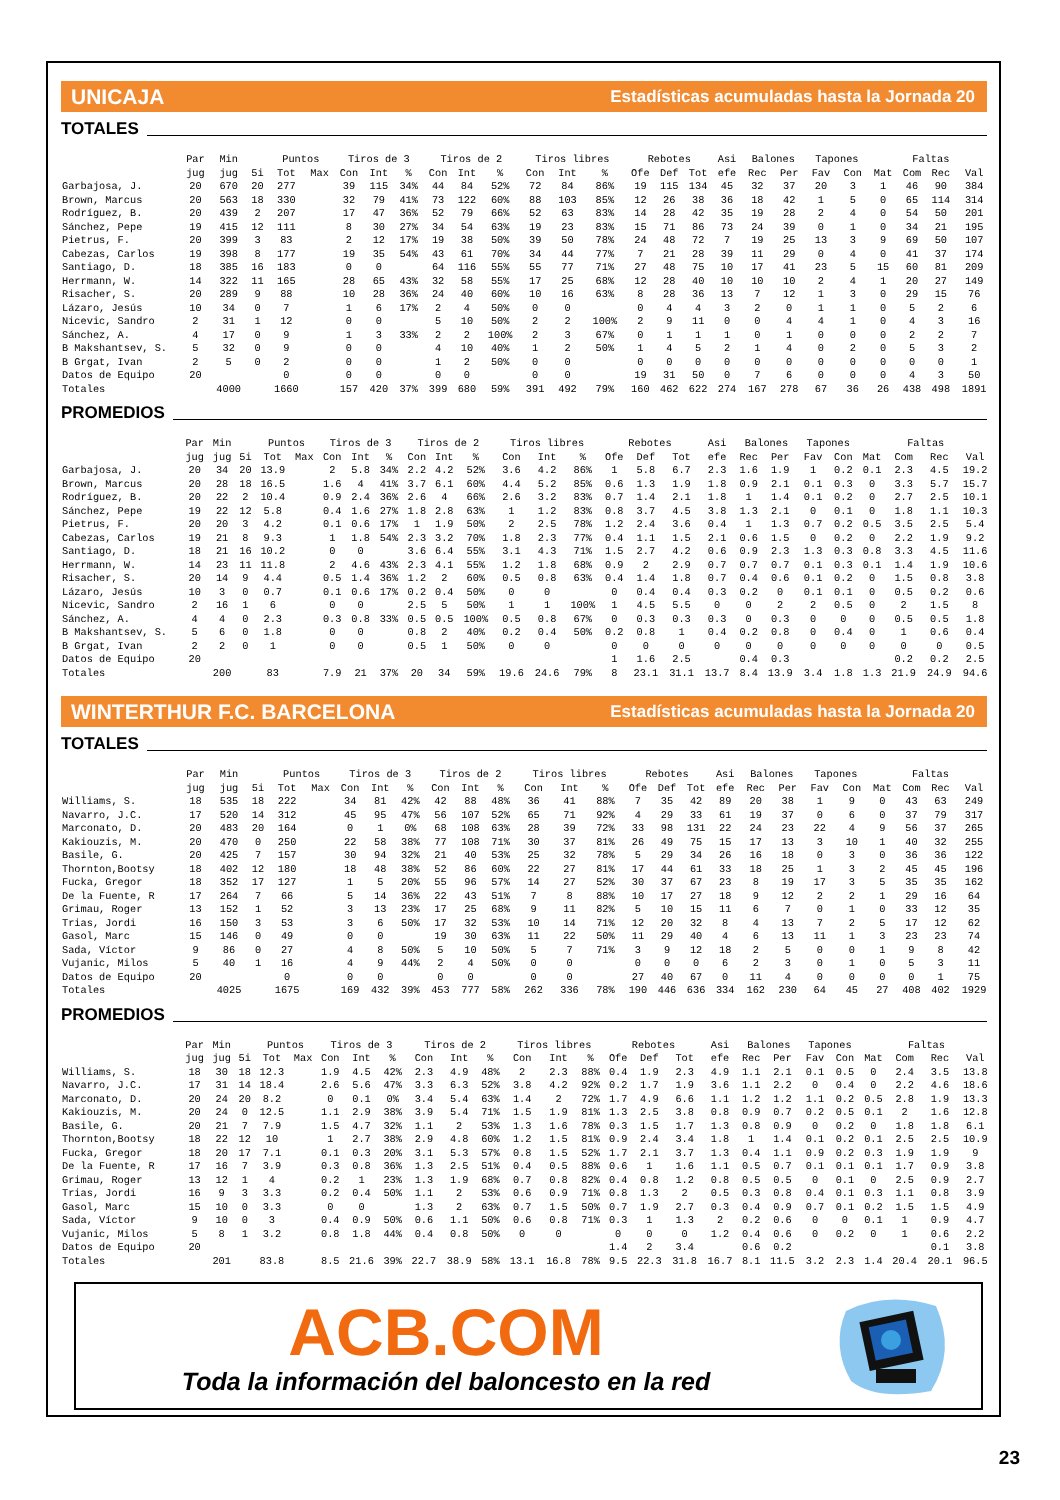UNICAJA Estadísticas acumuladas hasta la Jornada 20
TOTALES
| | Par | Min | | Puntos | | Tiros de 3 | | | Tiros de 2 | | | Tiros libres | | | Rebotes | | | Asi | Balones | | Tapones | | Faltas | | | |
| --- | --- | --- | --- | --- | --- | --- | --- | --- | --- | --- | --- | --- | --- | --- | --- | --- | --- | --- | --- | --- | --- | --- | --- | --- | --- | --- |
| | jug | jug | 5i | Tot | Max | Con | Int | % | Con | Int | % | Con | Int | % | Ofe | Def | Tot | efe | Rec | Per | Fav | Con | Mat | Com | Rec | Val |
| Garbajosa, J. | 20 | 670 | 20 | 277 | | 39 | 115 | 34% | 44 | 84 | 52% | 72 | 84 | 86% | 19 | 115 | 134 | 45 | 32 | 37 | 20 | 3 | 1 | 46 | 90 | 384 |
| Brown, Marcus | 20 | 563 | 18 | 330 | | 32 | 79 | 41% | 73 | 122 | 60% | 88 | 103 | 85% | 12 | 26 | 38 | 36 | 18 | 42 | 1 | 5 | 0 | 65 | 114 | 314 |
| Rodríguez, B. | 20 | 439 | 2 | 207 | | 17 | 47 | 36% | 52 | 79 | 66% | 52 | 63 | 83% | 14 | 28 | 42 | 35 | 19 | 28 | 2 | 4 | 0 | 54 | 50 | 201 |
| Sánchez, Pepe | 19 | 415 | 12 | 111 | | 8 | 30 | 27% | 34 | 54 | 63% | 19 | 23 | 83% | 15 | 71 | 86 | 73 | 24 | 39 | 0 | 1 | 0 | 34 | 21 | 195 |
| Pietrus, F. | 20 | 399 | 3 | 83 | | 2 | 12 | 17% | 19 | 38 | 50% | 39 | 50 | 78% | 24 | 48 | 72 | 7 | 19 | 25 | 13 | 3 | 9 | 69 | 50 | 107 |
| Cabezas, Carlos | 19 | 398 | 8 | 177 | | 19 | 35 | 54% | 43 | 61 | 70% | 34 | 44 | 77% | 7 | 21 | 28 | 39 | 11 | 29 | 0 | 4 | 0 | 41 | 37 | 174 |
| Santiago, D. | 18 | 385 | 16 | 183 | | 0 | 0 | | 64 | 116 | 55% | 55 | 77 | 71% | 27 | 48 | 75 | 10 | 17 | 41 | 23 | 5 | 15 | 60 | 81 | 209 |
| Herrmann, W. | 14 | 322 | 11 | 165 | | 28 | 65 | 43% | 32 | 58 | 55% | 17 | 25 | 68% | 12 | 28 | 40 | 10 | 10 | 10 | 2 | 4 | 1 | 20 | 27 | 149 |
| Risacher, S. | 20 | 289 | 9 | 88 | | 10 | 28 | 36% | 24 | 40 | 60% | 10 | 16 | 63% | 8 | 28 | 36 | 13 | 7 | 12 | 1 | 3 | 0 | 29 | 15 | 76 |
| Lázaro, Jesús | 10 | 34 | 0 | 7 | | 1 | 6 | 17% | 2 | 4 | 50% | 0 | 0 | | 0 | 4 | 4 | 3 | 2 | 0 | 1 | 1 | 0 | 5 | 2 | 6 |
| Nicevic, Sandro | 2 | 31 | 1 | 12 | | 0 | 0 | | 5 | 10 | 50% | 2 | 2 | 100% | 2 | 9 | 11 | 0 | 0 | 4 | 4 | 1 | 0 | 4 | 3 | 16 |
| Sánchez, A. | 4 | 17 | 0 | 9 | | 1 | 3 | 33% | 2 | 2 | 100% | 2 | 3 | 67% | 0 | 1 | 1 | 1 | 0 | 1 | 0 | 0 | 0 | 2 | 2 | 7 |
| B Makshantsev, S. | 5 | 32 | 0 | 9 | | 0 | 0 | | 4 | 10 | 40% | 1 | 2 | 50% | 1 | 4 | 5 | 2 | 1 | 4 | 0 | 2 | 0 | 5 | 3 | 2 |
| B Grgat, Ivan | 2 | 5 | 0 | 2 | | 0 | 0 | | 1 | 2 | 50% | 0 | 0 | | 0 | 0 | 0 | 0 | 0 | 0 | 0 | 0 | 0 | 0 | 0 | 1 |
| Datos de Equipo | 20 | | | 0 | | 0 | 0 | | 0 | 0 | | 0 | 0 | | 19 | 31 | 50 | 0 | 7 | 6 | 0 | 0 | 0 | 4 | 3 | 50 |
| Totales | | 4000 | | 1660 | | 157 | 420 | 37% | 399 | 680 | 59% | 391 | 492 | 79% | 160 | 462 | 622 | 274 | 167 | 278 | 67 | 36 | 26 | 438 | 498 | 1891 |
PROMEDIOS
| | Par | Min | | Puntos | | Tiros de 3 | | | Tiros de 2 | | | Tiros libres | | | Rebotes | | | Asi | Balones | | Tapones | | Faltas | | | |
| --- | --- | --- | --- | --- | --- | --- | --- | --- | --- | --- | --- | --- | --- | --- | --- | --- | --- | --- | --- | --- | --- | --- | --- | --- | --- | --- |
| | jug | jug | 5i | Tot | Max | Con | Int | % | Con | Int | % | Con | Int | % | Ofe | Def | Tot | efe | Rec | Per | Fav | Con | Mat | Com | Rec | Val |
| Garbajosa, J. | 20 | 34 | 20 | 13.9 | | 2 | 5.8 | 34% | 2.2 | 4.2 | 52% | 3.6 | 4.2 | 86% | 1 | 5.8 | 6.7 | 2.3 | 1.6 | 1.9 | 1 | 0.2 | 0.1 | 2.3 | 4.5 | 19.2 |
| Brown, Marcus | 20 | 28 | 18 | 16.5 | | 1.6 | 4 | 41% | 3.7 | 6.1 | 60% | 4.4 | 5.2 | 85% | 0.6 | 1.3 | 1.9 | 1.8 | 0.9 | 2.1 | 0.1 | 0.3 | 0 | 3.3 | 5.7 | 15.7 |
| Rodríguez, B. | 20 | 22 | 2 | 10.4 | | 0.9 | 2.4 | 36% | 2.6 | 4 | 66% | 2.6 | 3.2 | 83% | 0.7 | 1.4 | 2.1 | 1.8 | 1 | 1.4 | 0.1 | 0.2 | 0 | 2.7 | 2.5 | 10.1 |
| Sánchez, Pepe | 19 | 22 | 12 | 5.8 | | 0.4 | 1.6 | 27% | 1.8 | 2.8 | 63% | 1 | 1.2 | 83% | 0.8 | 3.7 | 4.5 | 3.8 | 1.3 | 2.1 | 0 | 0.1 | 0 | 1.8 | 1.1 | 10.3 |
| Pietrus, F. | 20 | 20 | 3 | 4.2 | | 0.1 | 0.6 | 17% | 1 | 1.9 | 50% | 2 | 2.5 | 78% | 1.2 | 2.4 | 3.6 | 0.4 | 1 | 1.3 | 0.7 | 0.2 | 0.5 | 3.5 | 2.5 | 5.4 |
| Cabezas, Carlos | 19 | 21 | 8 | 9.3 | | 1 | 1.8 | 54% | 2.3 | 3.2 | 70% | 1.8 | 2.3 | 77% | 0.4 | 1.1 | 1.5 | 2.1 | 0.6 | 1.5 | 0 | 0.2 | 0 | 2.2 | 1.9 | 9.2 |
| Santiago, D. | 18 | 21 | 16 | 10.2 | | 0 | 0 | | 3.6 | 6.4 | 55% | 3.1 | 4.3 | 71% | 1.5 | 2.7 | 4.2 | 0.6 | 0.9 | 2.3 | 1.3 | 0.3 | 0.8 | 3.3 | 4.5 | 11.6 |
| Herrmann, W. | 14 | 23 | 11 | 11.8 | | 2 | 4.6 | 43% | 2.3 | 4.1 | 55% | 1.2 | 1.8 | 68% | 0.9 | 2 | 2.9 | 0.7 | 0.7 | 0.7 | 0.1 | 0.3 | 0.1 | 1.4 | 1.9 | 10.6 |
| Risacher, S. | 20 | 14 | 9 | 4.4 | | 0.5 | 1.4 | 36% | 1.2 | 2 | 60% | 0.5 | 0.8 | 63% | 0.4 | 1.4 | 1.8 | 0.7 | 0.4 | 0.6 | 0.1 | 0.2 | 0 | 1.5 | 0.8 | 3.8 |
| Lázaro, Jesús | 10 | 3 | 0 | 0.7 | | 0.1 | 0.6 | 17% | 0.2 | 0.4 | 50% | 0 | 0 | | 0 | 0.4 | 0.4 | 0.3 | 0.2 | 0 | 0.1 | 0.1 | 0 | 0.5 | 0.2 | 0.6 |
| Nicevic, Sandro | 2 | 16 | 1 | 6 | | 0 | 0 | | 2.5 | 5 | 50% | 1 | 1 | 100% | 1 | 4.5 | 5.5 | 0 | 0 | 2 | 2 | 0.5 | 0 | 2 | 1.5 | 8 |
| Sánchez, A. | 4 | 4 | 0 | 2.3 | | 0.3 | 0.8 | 33% | 0.5 | 0.5 | 100% | 0.5 | 0.8 | 67% | 0 | 0.3 | 0.3 | 0.3 | 0 | 0.3 | 0 | 0 | 0 | 0.5 | 0.5 | 1.8 |
| B Makshantsev, S. | 5 | 6 | 0 | 1.8 | | 0 | 0 | | 0.8 | 2 | 40% | 0.2 | 0.4 | 50% | 0.2 | 0.8 | 1 | 0.4 | 0.2 | 0.8 | 0 | 0.4 | 0 | 1 | 0.6 | 0.4 |
| B Grgat, Ivan | 2 | 2 | 0 | 1 | | 0 | 0 | | 0.5 | 1 | 50% | 0 | 0 | | 0 | 0 | 0 | 0 | 0 | 0 | 0 | 0 | 0 | 0 | 0 | 0.5 |
| Datos de Equipo | 20 | | | | | | | | | | | | | | 1 | 1.6 | 2.5 | | 0.4 | 0.3 | | | | 0.2 | 0.2 | 2.5 |
| Totales | | 200 | | 83 | | 7.9 | 21 | 37% | 20 | 34 | 59% | 19.6 | 24.6 | 79% | 8 | 23.1 | 31.1 | 13.7 | 8.4 | 13.9 | 3.4 | 1.8 | 1.3 | 21.9 | 24.9 | 94.6 |
WINTERTHUR F.C. BARCELONA Estadísticas acumuladas hasta la Jornada 20
TOTALES
| | Par | Min | | Puntos | | Tiros de 3 | | | Tiros de 2 | | | Tiros libres | | | Rebotes | | | Asi | Balones | | Tapones | | Faltas | | | |
| --- | --- | --- | --- | --- | --- | --- | --- | --- | --- | --- | --- | --- | --- | --- | --- | --- | --- | --- | --- | --- | --- | --- | --- | --- | --- | --- |
| | jug | jug | 5i | Tot | Max | Con | Int | % | Con | Int | % | Con | Int | % | Ofe | Def | Tot | efe | Rec | Per | Fav | Con | Mat | Com | Rec | Val |
| Williams, S. | 18 | 535 | 18 | 222 | | 34 | 81 | 42% | 42 | 88 | 48% | 36 | 41 | 88% | 7 | 35 | 42 | 89 | 20 | 38 | 1 | 9 | 0 | 43 | 63 | 249 |
| Navarro, J.C. | 17 | 520 | 14 | 312 | | 45 | 95 | 47% | 56 | 107 | 52% | 65 | 71 | 92% | 4 | 29 | 33 | 61 | 19 | 37 | 0 | 6 | 0 | 37 | 79 | 317 |
| Marconato, D. | 20 | 483 | 20 | 164 | | 0 | 1 | 0% | 68 | 108 | 63% | 28 | 39 | 72% | 33 | 98 | 131 | 22 | 24 | 23 | 22 | 4 | 9 | 56 | 37 | 265 |
| Kakiouzis, M. | 20 | 470 | 0 | 250 | | 22 | 58 | 38% | 77 | 108 | 71% | 30 | 37 | 81% | 26 | 49 | 75 | 15 | 17 | 13 | 3 | 10 | 1 | 40 | 32 | 255 |
| Basile, G. | 20 | 425 | 7 | 157 | | 30 | 94 | 32% | 21 | 40 | 53% | 25 | 32 | 78% | 5 | 29 | 34 | 26 | 16 | 18 | 0 | 3 | 0 | 36 | 36 | 122 |
| Thornton,Bootsy | 18 | 402 | 12 | 180 | | 18 | 48 | 38% | 52 | 86 | 60% | 22 | 27 | 81% | 17 | 44 | 61 | 33 | 18 | 25 | 1 | 3 | 2 | 45 | 45 | 196 |
| Fucka, Gregor | 18 | 352 | 17 | 127 | | 1 | 5 | 20% | 55 | 96 | 57% | 14 | 27 | 52% | 30 | 37 | 67 | 23 | 8 | 19 | 17 | 3 | 5 | 35 | 35 | 162 |
| De la Fuente, R | 17 | 264 | 7 | 66 | | 5 | 14 | 36% | 22 | 43 | 51% | 7 | 8 | 88% | 10 | 17 | 27 | 18 | 9 | 12 | 2 | 2 | 1 | 29 | 16 | 64 |
| Grimau, Roger | 13 | 152 | 1 | 52 | | 3 | 13 | 23% | 17 | 25 | 68% | 9 | 11 | 82% | 5 | 10 | 15 | 11 | 6 | 7 | 0 | 1 | 0 | 33 | 12 | 35 |
| Trias, Jordi | 16 | 150 | 3 | 53 | | 3 | 6 | 50% | 17 | 32 | 53% | 10 | 14 | 71% | 12 | 20 | 32 | 8 | 4 | 13 | 7 | 2 | 5 | 17 | 12 | 62 |
| Gasol, Marc | 15 | 146 | 0 | 49 | | 0 | 0 | | 19 | 30 | 63% | 11 | 22 | 50% | 11 | 29 | 40 | 4 | 6 | 13 | 11 | 1 | 3 | 23 | 23 | 74 |
| Sada, Víctor | 9 | 86 | 0 | 27 | | 4 | 8 | 50% | 5 | 10 | 50% | 5 | 7 | 71% | 3 | 9 | 12 | 18 | 2 | 5 | 0 | 0 | 1 | 9 | 8 | 42 |
| Vujanic, Milos | 5 | 40 | 1 | 16 | | 4 | 9 | 44% | 2 | 4 | 50% | 0 | 0 | | 0 | 0 | 0 | 6 | 2 | 3 | 0 | 1 | 0 | 5 | 3 | 11 |
| Datos de Equipo | 20 | | | 0 | | 0 | 0 | | 0 | 0 | | 0 | 0 | | 27 | 40 | 67 | 0 | 11 | 4 | 0 | 0 | 0 | 0 | 1 | 75 |
| Totales | | 4025 | | 1675 | | 169 | 432 | 39% | 453 | 777 | 58% | 262 | 336 | 78% | 190 | 446 | 636 | 334 | 162 | 230 | 64 | 45 | 27 | 408 | 402 | 1929 |
PROMEDIOS
| | Par | Min | | Puntos | | Tiros de 3 | | | Tiros de 2 | | | Tiros libres | | | Rebotes | | | Asi | Balones | | Tapones | | Faltas | | | |
| --- | --- | --- | --- | --- | --- | --- | --- | --- | --- | --- | --- | --- | --- | --- | --- | --- | --- | --- | --- | --- | --- | --- | --- | --- | --- | --- |
| | jug | jug | 5i | Tot | Max | Con | Int | % | Con | Int | % | Con | Int | % | Ofe | Def | Tot | efe | Rec | Per | Fav | Con | Mat | Com | Rec | Val |
| Williams, S. | 18 | 30 | 18 | 12.3 | | 1.9 | 4.5 | 42% | 2.3 | 4.9 | 48% | 2 | 2.3 | 88% | 0.4 | 1.9 | 2.3 | 4.9 | 1.1 | 2.1 | 0.1 | 0.5 | 0 | 2.4 | 3.5 | 13.8 |
| Navarro, J.C. | 17 | 31 | 14 | 18.4 | | 2.6 | 5.6 | 47% | 3.3 | 6.3 | 52% | 3.8 | 4.2 | 92% | 0.2 | 1.7 | 1.9 | 3.6 | 1.1 | 2.2 | 0 | 0.4 | 0 | 2.2 | 4.6 | 18.6 |
| Marconato, D. | 20 | 24 | 20 | 8.2 | | 0 | 0.1 | 0% | 3.4 | 5.4 | 63% | 1.4 | 2 | 72% | 1.7 | 4.9 | 6.6 | 1.1 | 1.2 | 1.2 | 1.1 | 0.2 | 0.5 | 2.8 | 1.9 | 13.3 |
| Kakiouzis, M. | 20 | 24 | 0 | 12.5 | | 1.1 | 2.9 | 38% | 3.9 | 5.4 | 71% | 1.5 | 1.9 | 81% | 1.3 | 2.5 | 3.8 | 0.8 | 0.9 | 0.7 | 0.2 | 0.5 | 0.1 | 2 | 1.6 | 12.8 |
| Basile, G. | 20 | 21 | 7 | 7.9 | | 1.5 | 4.7 | 32% | 1.1 | 2 | 53% | 1.3 | 1.6 | 78% | 0.3 | 1.5 | 1.7 | 1.3 | 0.8 | 0.9 | 0 | 0.2 | 0 | 1.8 | 1.8 | 6.1 |
| Thornton,Bootsy | 18 | 22 | 12 | 10 | | 1 | 2.7 | 38% | 2.9 | 4.8 | 60% | 1.2 | 1.5 | 81% | 0.9 | 2.4 | 3.4 | 1.8 | 1 | 1.4 | 0.1 | 0.2 | 0.1 | 2.5 | 2.5 | 10.9 |
| Fucka, Gregor | 18 | 20 | 17 | 7.1 | | 0.1 | 0.3 | 20% | 3.1 | 5.3 | 57% | 0.8 | 1.5 | 52% | 1.7 | 2.1 | 3.7 | 1.3 | 0.4 | 1.1 | 0.9 | 0.2 | 0.3 | 1.9 | 1.9 | 9 |
| De la Fuente, R | 17 | 16 | 7 | 3.9 | | 0.3 | 0.8 | 36% | 1.3 | 2.5 | 51% | 0.4 | 0.5 | 88% | 0.6 | 1 | 1.6 | 1.1 | 0.5 | 0.7 | 0.1 | 0.1 | 0.1 | 1.7 | 0.9 | 3.8 |
| Grimau, Roger | 13 | 12 | 1 | 4 | | 0.2 | 1 | 23% | 1.3 | 1.9 | 68% | 0.7 | 0.8 | 82% | 0.4 | 0.8 | 1.2 | 0.8 | 0.5 | 0.5 | 0 | 0.1 | 0 | 2.5 | 0.9 | 2.7 |
| Trias, Jordi | 16 | 9 | 3 | 3.3 | | 0.2 | 0.4 | 50% | 1.1 | 2 | 53% | 0.6 | 0.9 | 71% | 0.8 | 1.3 | 2 | 0.5 | 0.3 | 0.8 | 0.4 | 0.1 | 0.3 | 1.1 | 0.8 | 3.9 |
| Gasol, Marc | 15 | 10 | 0 | 3.3 | | 0 | 0 | | 1.3 | 2 | 63% | 0.7 | 1.5 | 50% | 0.7 | 1.9 | 2.7 | 0.3 | 0.4 | 0.9 | 0.7 | 0.1 | 0.2 | 1.5 | 1.5 | 4.9 |
| Sada, Víctor | 9 | 10 | 0 | 3 | | 0.4 | 0.9 | 50% | 0.6 | 1.1 | 50% | 0.6 | 0.8 | 71% | 0.3 | 1 | 1.3 | 2 | 0.2 | 0.6 | 0 | 0 | 0.1 | 1 | 0.9 | 4.7 |
| Vujanic, Milos | 5 | 8 | 1 | 3.2 | | 0.8 | 1.8 | 44% | 0.4 | 0.8 | 50% | 0 | 0 | | 0 | 0 | 0 | 1.2 | 0.4 | 0.6 | 0 | 0.2 | 0 | 1 | 0.6 | 2.2 |
| Datos de Equipo | 20 | | | | | | | | | | | | | | 1.4 | 2 | 3.4 | | 0.6 | 0.2 | | | | | 0.1 | 3.8 |
| Totales | | 201 | | 83.8 | | 8.5 | 21.6 | 39% | 22.7 | 38.9 | 58% | 13.1 | 16.8 | 78% | 9.5 | 22.3 | 31.8 | 16.7 | 8.1 | 11.5 | 3.2 | 2.3 | 1.4 | 20.4 | 20.1 | 96.5 |
ACB.COM
Toda la información del baloncesto en la red
23